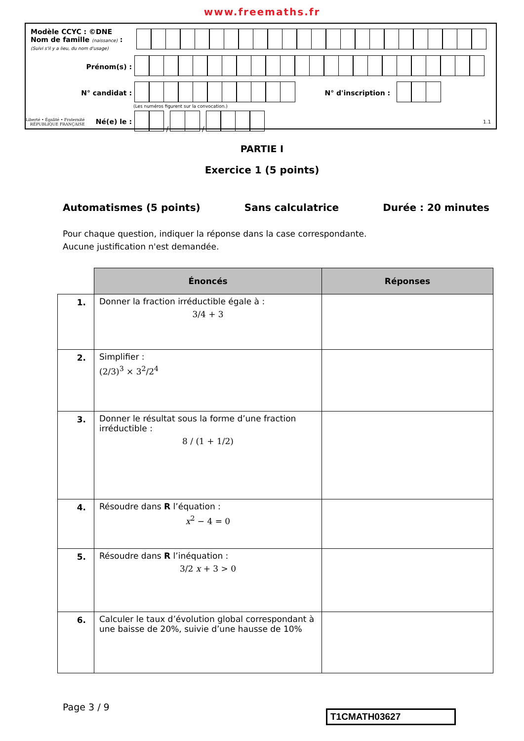www.freemaths.fr
Modèle CCYC : ©DNE
Nom de famille (naissance) :
(Suivi s'il y a lieu, du nom d'usage)
Prénom(s) :
N° candidat : N° d'inscription :
(Les numéros figurent sur la convocation.)
Liberté • Égalité • Fraternité
RÉPUBLIQUE FRANÇAISE Né(e) le :
/ /
1.1
PARTIE I
Exercice 1 (5 points)
Automatismes (5 points) Sans calculatrice Durée : 20 minutes
Pour chaque question, indiquer la réponse dans la case correspondante.
Aucune justification n'est demandée.
| | Énoncés | Réponses |
| 1. | Donner la fraction irréductible égale à : 3/4 + 3 | |
| 2. | Simplifier : (2/3)<sup>3</sup> × 3<sup>2</sup>/2<sup>4</sup> | |
| 3. | Donner le résultat sous la forme d’une fraction irréductible : 8 / (1 + 1/2) | |
| 4. | Résoudre dans R l’équation : x<sup>2</sup> − 4 = 0 | |
| 5. | Résoudre dans R l’inéquation : 3/2 x + 3 > 0 | |
| 6. | Calculer le taux d’évolution global correspondant à une baisse de 20%, suivie d’une hausse de 10% | |
Page 3 / 9
T1CMATH03627